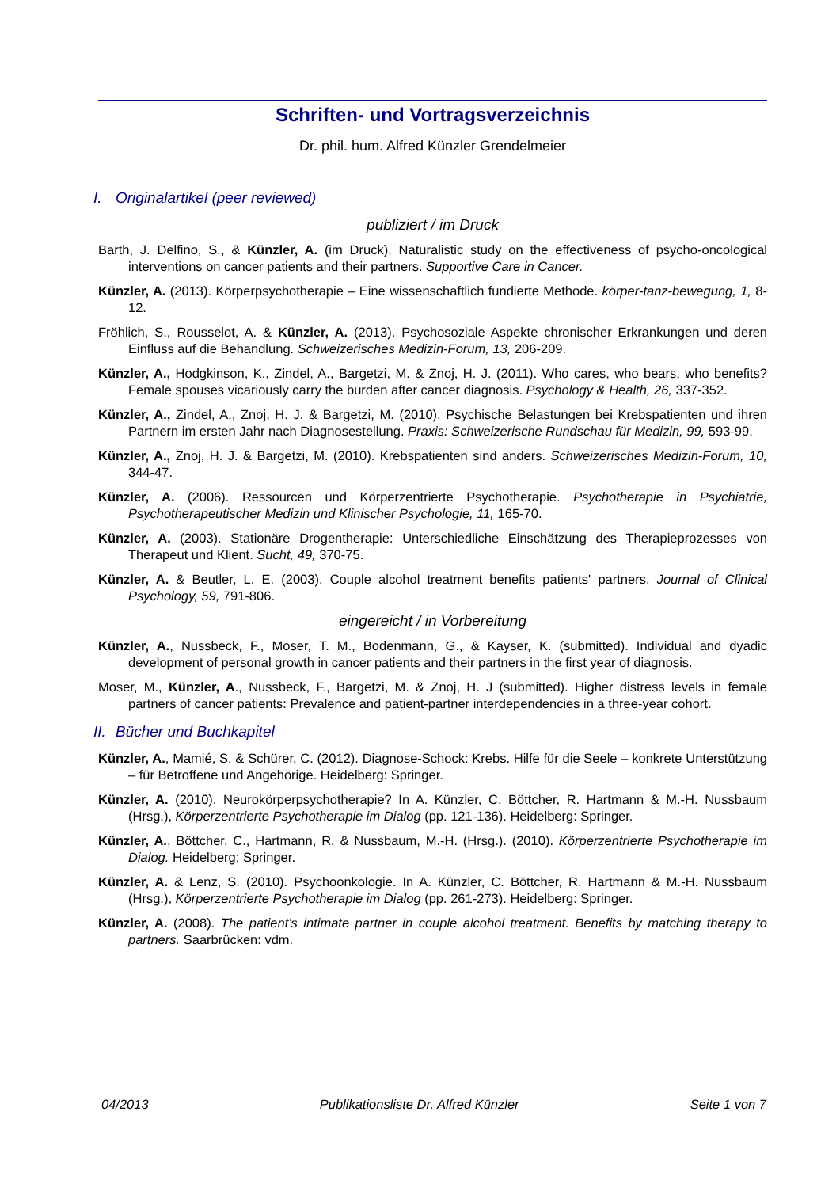Schriften- und Vortragsverzeichnis
Dr. phil. hum. Alfred Künzler Grendelmeier
I. Originalartikel (peer reviewed)
publiziert / im Druck
Barth, J. Delfino, S., & Künzler, A. (im Druck). Naturalistic study on the effectiveness of psycho-oncological interventions on cancer patients and their partners. Supportive Care in Cancer.
Künzler, A. (2013). Körperpsychotherapie – Eine wissenschaftlich fundierte Methode. körper-tanz-bewegung, 1, 8-12.
Fröhlich, S., Rousselot, A. & Künzler, A. (2013). Psychosoziale Aspekte chronischer Erkrankungen und deren Einfluss auf die Behandlung. Schweizerisches Medizin-Forum, 13, 206-209.
Künzler, A., Hodgkinson, K., Zindel, A., Bargetzi, M. & Znoj, H. J. (2011). Who cares, who bears, who benefits? Female spouses vicariously carry the burden after cancer diagnosis. Psychology & Health, 26, 337-352.
Künzler, A., Zindel, A., Znoj, H. J. & Bargetzi, M. (2010). Psychische Belastungen bei Krebspatienten und ihren Partnern im ersten Jahr nach Diagnosestellung. Praxis: Schweizerische Rundschau für Medizin, 99, 593-99.
Künzler, A., Znoj, H. J. & Bargetzi, M. (2010). Krebspatienten sind anders. Schweizerisches Medizin-Forum, 10, 344-47.
Künzler, A. (2006). Ressourcen und Körperzentrierte Psychotherapie. Psychotherapie in Psychiatrie, Psychotherapeutischer Medizin und Klinischer Psychologie, 11, 165-70.
Künzler, A. (2003). Stationäre Drogentherapie: Unterschiedliche Einschätzung des Therapieprozesses von Therapeut und Klient. Sucht, 49, 370-75.
Künzler, A. & Beutler, L. E. (2003). Couple alcohol treatment benefits patients' partners. Journal of Clinical Psychology, 59, 791-806.
eingereicht / in Vorbereitung
Künzler, A., Nussbeck, F., Moser, T. M., Bodenmann, G., & Kayser, K. (submitted). Individual and dyadic development of personal growth in cancer patients and their partners in the first year of diagnosis.
Moser, M., Künzler, A., Nussbeck, F., Bargetzi, M. & Znoj, H. J (submitted). Higher distress levels in female partners of cancer patients: Prevalence and patient-partner interdependencies in a three-year cohort.
II. Bücher und Buchkapitel
Künzler, A., Mamié, S. & Schürer, C. (2012). Diagnose-Schock: Krebs. Hilfe für die Seele – konkrete Unterstützung – für Betroffene und Angehörige. Heidelberg: Springer.
Künzler, A. (2010). Neurokörperpsychotherapie? In A. Künzler, C. Böttcher, R. Hartmann & M.-H. Nussbaum (Hrsg.), Körperzentrierte Psychotherapie im Dialog (pp. 121-136). Heidelberg: Springer.
Künzler, A., Böttcher, C., Hartmann, R. & Nussbaum, M.-H. (Hrsg.). (2010). Körperzentrierte Psychotherapie im Dialog. Heidelberg: Springer.
Künzler, A. & Lenz, S. (2010). Psychoonkologie. In A. Künzler, C. Böttcher, R. Hartmann & M.-H. Nussbaum (Hrsg.), Körperzentrierte Psychotherapie im Dialog (pp. 261-273). Heidelberg: Springer.
Künzler, A. (2008). The patient’s intimate partner in couple alcohol treatment. Benefits by matching therapy to partners. Saarbrücken: vdm.
04/2013 Publikationsliste Dr. Alfred Künzler Seite 1 von 7